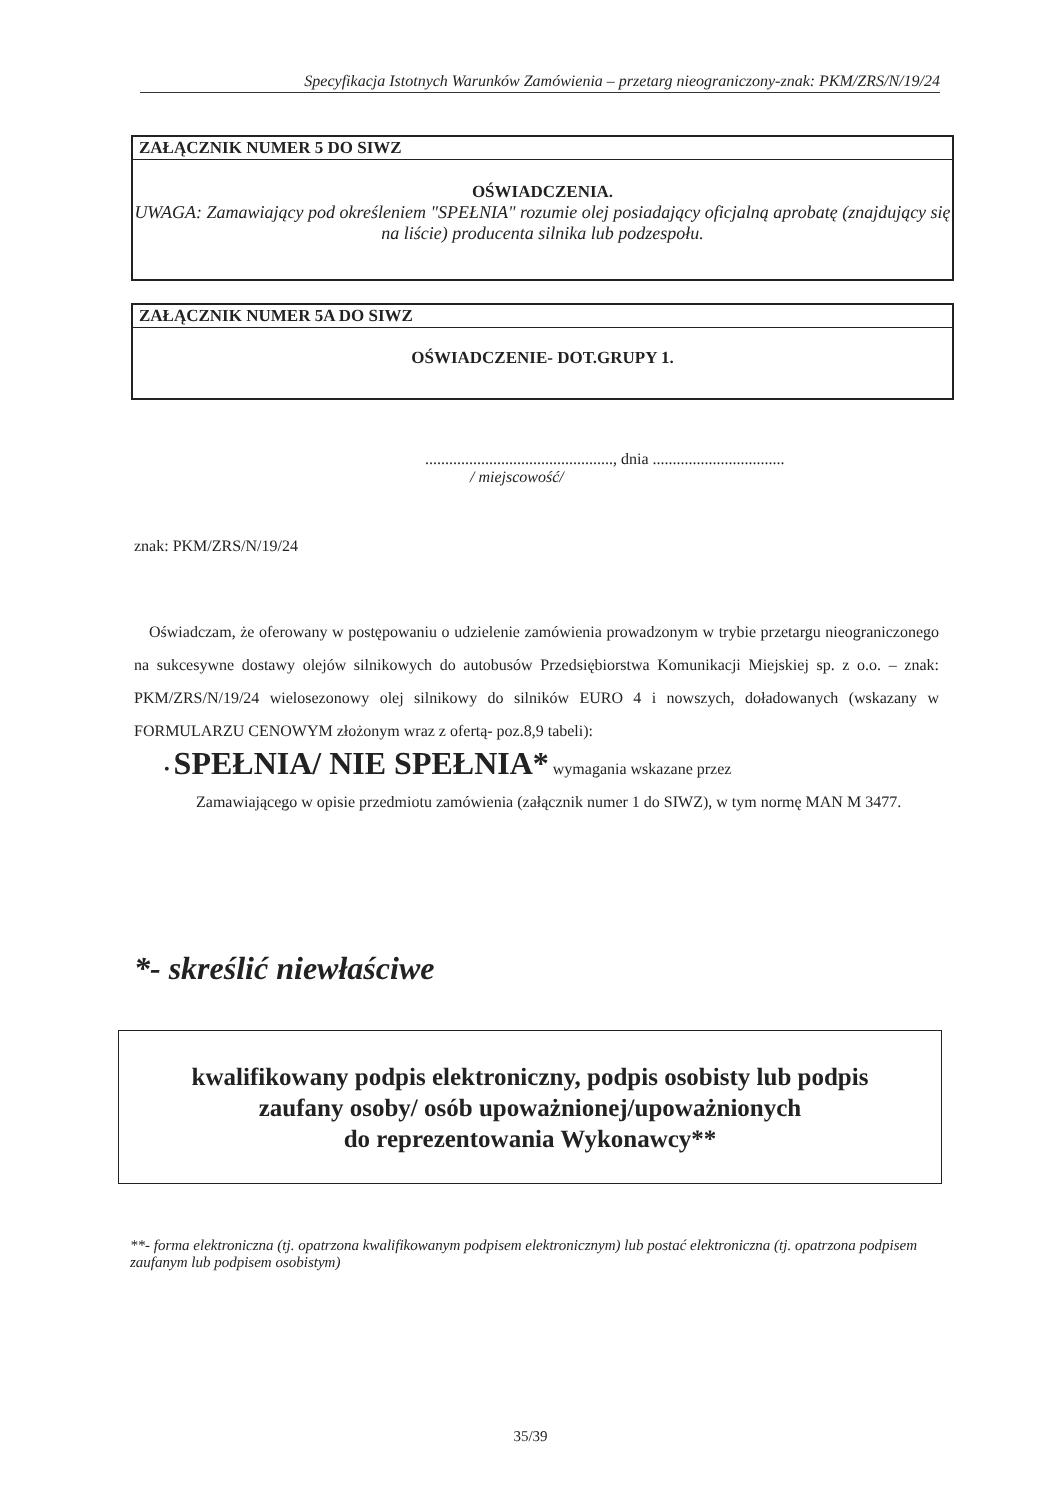Specyfikacja Istotnych Warunków Zamówienia – przetarg nieograniczony-znak: PKM/ZRS/N/19/24
ZAŁĄCZNIK NUMER 5 DO SIWZ
OŚWIADCZENIA.
UWAGA: Zamawiający pod określeniem "SPEŁNIA" rozumie olej posiadający oficjalną aprobatę (znajdujący się na liście) producenta silnika lub podzespołu.
ZAŁĄCZNIK NUMER 5A DO SIWZ
OŚWIADCZENIE- DOT.GRUPY 1.
..............................................., dnia .................................
/ miejscowość/
znak: PKM/ZRS/N/19/24
Oświadczam, że oferowany w postępowaniu o udzielenie zamówienia prowadzonym w trybie przetargu nieograniczonego na sukcesywne dostawy olejów silnikowych do autobusów Przedsiębiorstwa Komunikacji Miejskiej sp. z o.o. – znak: PKM/ZRS/N/19/24 wielosezonowy olej silnikowy do silników EURO 4 i nowszych, doładowanych (wskazany w FORMULARZU CENOWYM złożonym wraz z ofertą- poz.8,9 tabeli):
• SPEŁNIA/ NIE SPEŁNIA* wymagania wskazane przez
Zamawiającego w opisie przedmiotu zamówienia (załącznik numer 1 do SIWZ), w tym normę MAN M 3477.
*- skreślić niewłaściwe
kwalifikowany podpis elektroniczny, podpis osobisty lub podpis
zaufany osoby/ osób upoważnionej/upoważnionych
do reprezentowania Wykonawcy**
**- forma elektroniczna (tj. opatrzona kwalifikowanym podpisem elektronicznym) lub postać elektroniczna (tj. opatrzona podpisem zaufanym lub podpisem osobistym)
35/39